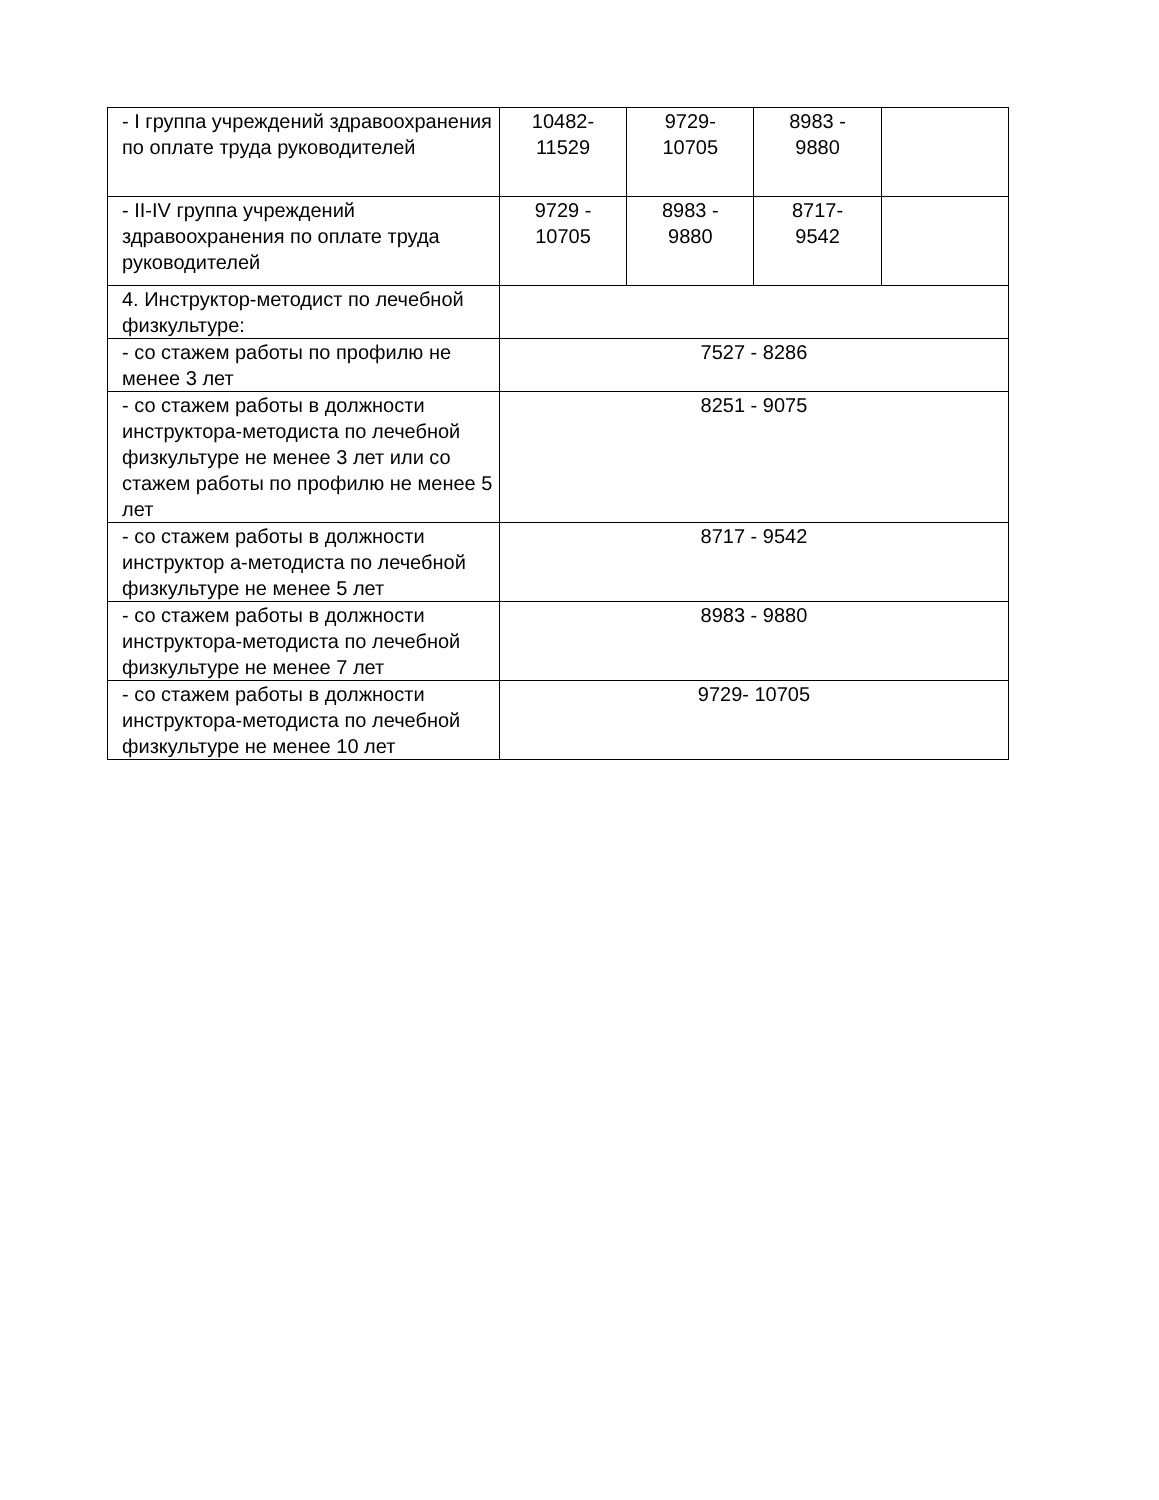| - I группа учреждений здравоохранения по оплате труда руководителей | 10482- 11529 | 9729- 10705 | 8983 - 9880 | |
| - II-IV группа учреждений здравоохранения по оплате труда руководителей | 9729 - 10705 | 8983 - 9880 | 8717- 9542 | |
| 4. Инструктор-методист по лечебной физкультуре: | | | | |
| - со стажем работы по профилю не менее 3 лет | 7527 - 8286 | | | |
| - со стажем работы в должности инструктора-методиста по лечебной физкультуре не менее 3 лет или со стажем работы по профилю не менее 5 лет | 8251 - 9075 | | | |
| - со стажем работы в должности инструктор а-методиста по лечебной физкультуре не менее 5 лет | 8717 - 9542 | | | |
| - со стажем работы в должности инструктора-методиста по лечебной физкультуре не менее 7 лет | 8983 - 9880 | | | |
| - со стажем работы в должности инструктора-методиста по лечебной физкультуре не менее 10 лет | 9729- 10705 | | | |